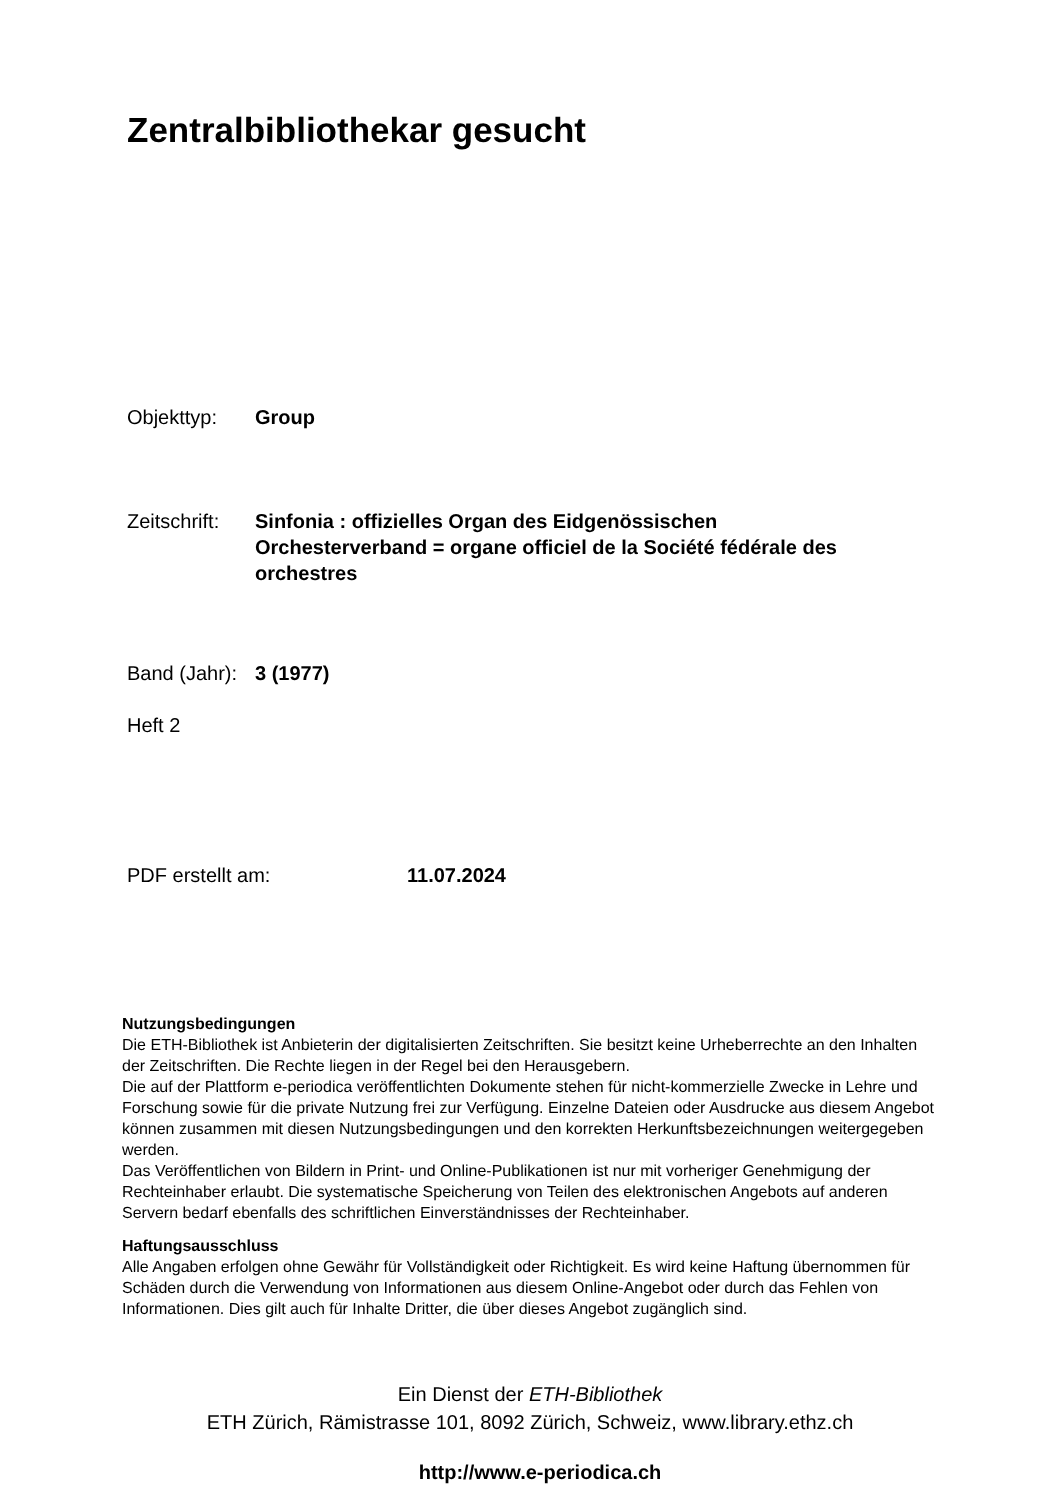Zentralbibliothekar gesucht
Objekttyp: Group
Zeitschrift:
Sinfonia : offizielles Organ des Eidgenössischen Orchesterverband = organe officiel de la Société fédérale des orchestres
Band (Jahr):
3 (1977)
Heft 2
PDF erstellt am: 11.07.2024
Nutzungsbedingungen
Die ETH-Bibliothek ist Anbieterin der digitalisierten Zeitschriften. Sie besitzt keine Urheberrechte an den Inhalten der Zeitschriften. Die Rechte liegen in der Regel bei den Herausgebern.
Die auf der Plattform e-periodica veröffentlichten Dokumente stehen für nicht-kommerzielle Zwecke in Lehre und Forschung sowie für die private Nutzung frei zur Verfügung. Einzelne Dateien oder Ausdrucke aus diesem Angebot können zusammen mit diesen Nutzungsbedingungen und den korrekten Herkunftsbezeichnungen weitergegeben werden.
Das Veröffentlichen von Bildern in Print- und Online-Publikationen ist nur mit vorheriger Genehmigung der Rechteinhaber erlaubt. Die systematische Speicherung von Teilen des elektronischen Angebots auf anderen Servern bedarf ebenfalls des schriftlichen Einverständnisses der Rechteinhaber.
Haftungsausschluss
Alle Angaben erfolgen ohne Gewähr für Vollständigkeit oder Richtigkeit. Es wird keine Haftung übernommen für Schäden durch die Verwendung von Informationen aus diesem Online-Angebot oder durch das Fehlen von Informationen. Dies gilt auch für Inhalte Dritter, die über dieses Angebot zugänglich sind.
Ein Dienst der ETH-Bibliothek
ETH Zürich, Rämistrasse 101, 8092 Zürich, Schweiz, www.library.ethz.ch
http://www.e-periodica.ch